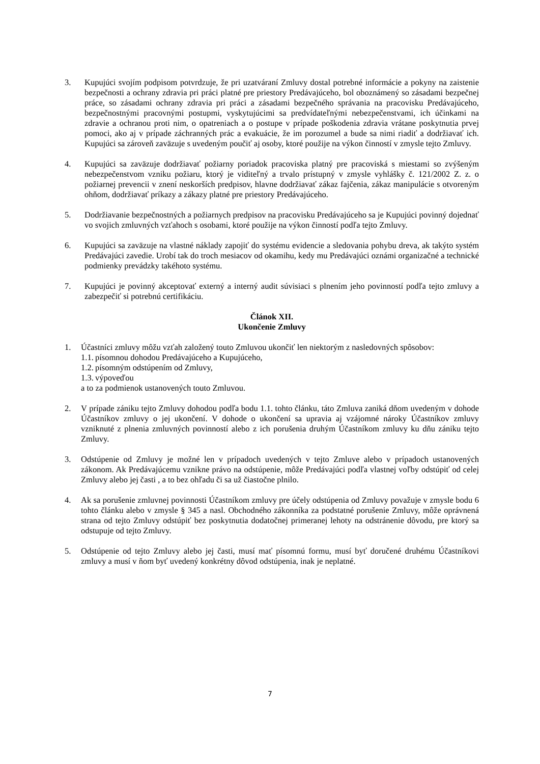3. Kupujúci svojím podpisom potvrdzuje, že pri uzatváraní Zmluvy dostal potrebné informácie a pokyny na zaistenie bezpečnosti a ochrany zdravia pri práci platné pre priestory Predávajúceho, bol oboznámený so zásadami bezpečnej práce, so zásadami ochrany zdravia pri práci a zásadami bezpečného správania na pracovisku Predávajúceho, bezpečnostnými pracovnými postupmi, vyskytujúcimi sa predvídateľnými nebezpečenstvami, ich účinkami na zdravie a ochranou proti nim, o opatreniach a o postupe v prípade poškodenia zdravia vrátane poskytnutia prvej pomoci, ako aj v prípade záchranných prác a evakuácie, že im porozumel a bude sa nimi riadiť a dodržiavať ich. Kupujúci sa zároveň zaväzuje s uvedeným poučiť aj osoby, ktoré použije na výkon činností v zmysle tejto Zmluvy.
4. Kupujúci sa zaväzuje dodržiavať požiarny poriadok pracoviska platný pre pracoviská s miestami so zvýšeným nebezpečenstvom vzniku požiaru, ktorý je viditeľný a trvalo prístupný v zmysle vyhlášky č. 121/2002 Z. z. o požiarnej prevencii v znení neskorších predpisov, hlavne dodržiavať zákaz fajčenia, zákaz manipulácie s otvoreným ohňom, dodržiavať príkazy a zákazy platné pre priestory Predávajúceho.
5. Dodržiavanie bezpečnostných a požiarnych predpisov na pracovisku Predávajúceho sa je Kupujúci povinný dojednať vo svojich zmluvných vzťahoch s osobami, ktoré použije na výkon činností podľa tejto Zmluvy.
6. Kupujúci sa zaväzuje na vlastné náklady zapojiť do systému evidencie a sledovania pohybu dreva, ak takýto systém Predávajúci zavedie. Urobí tak do troch mesiacov od okamihu, kedy mu Predávajúci oznámi organizačné a technické podmienky prevádzky takéhoto systému.
7. Kupujúci je povinný akceptovať externý a interný audit súvisiaci s plnením jeho povinností podľa tejto zmluvy a zabezpečiť si potrebnú certifikáciu.
Článok XII.
Ukončenie Zmluvy
1. Účastníci zmluvy môžu vzťah založený touto Zmluvou ukončiť len niektorým z nasledovných spôsobov:
1.1. písomnou dohodou Predávajúceho a Kupujúceho,
1.2. písomným odstúpením od Zmluvy,
1.3. výpoveďou
a to za podmienok ustanovených touto Zmluvou.
2. V prípade zániku tejto Zmluvy dohodou podľa bodu 1.1. tohto článku, táto Zmluva zaniká dňom uvedeným v dohode Účastníkov zmluvy o jej ukončení. V dohode o ukončení sa upravia aj vzájomné nároky Účastníkov zmluvy vzniknuté z plnenia zmluvných povinností alebo z ich porušenia druhým Účastníkom zmluvy ku dňu zániku tejto Zmluvy.
3. Odstúpenie od Zmluvy je možné len v prípadoch uvedených v tejto Zmluve alebo v prípadoch ustanovených zákonom. Ak Predávajúcemu vznikne právo na odstúpenie, môže Predávajúci podľa vlastnej voľby odstúpiť od celej Zmluvy alebo jej časti , a to bez ohľadu či sa už čiastočne plnilo.
4. Ak sa porušenie zmluvnej povinnosti Účastníkom zmluvy pre účely odstúpenia od Zmluvy považuje v zmysle bodu 6 tohto článku alebo v zmysle § 345 a nasl. Obchodného zákonníka za podstatné porušenie Zmluvy, môže oprávnená strana od tejto Zmluvy odstúpiť bez poskytnutia dodatočnej primeranej lehoty na odstránenie dôvodu, pre ktorý sa odstupuje od tejto Zmluvy.
5. Odstúpenie od tejto Zmluvy alebo jej časti, musí mať písomnú formu, musí byť doručené druhému Účastníkovi zmluvy a musí v ňom byť uvedený konkrétny dôvod odstúpenia, inak je neplatné.
7